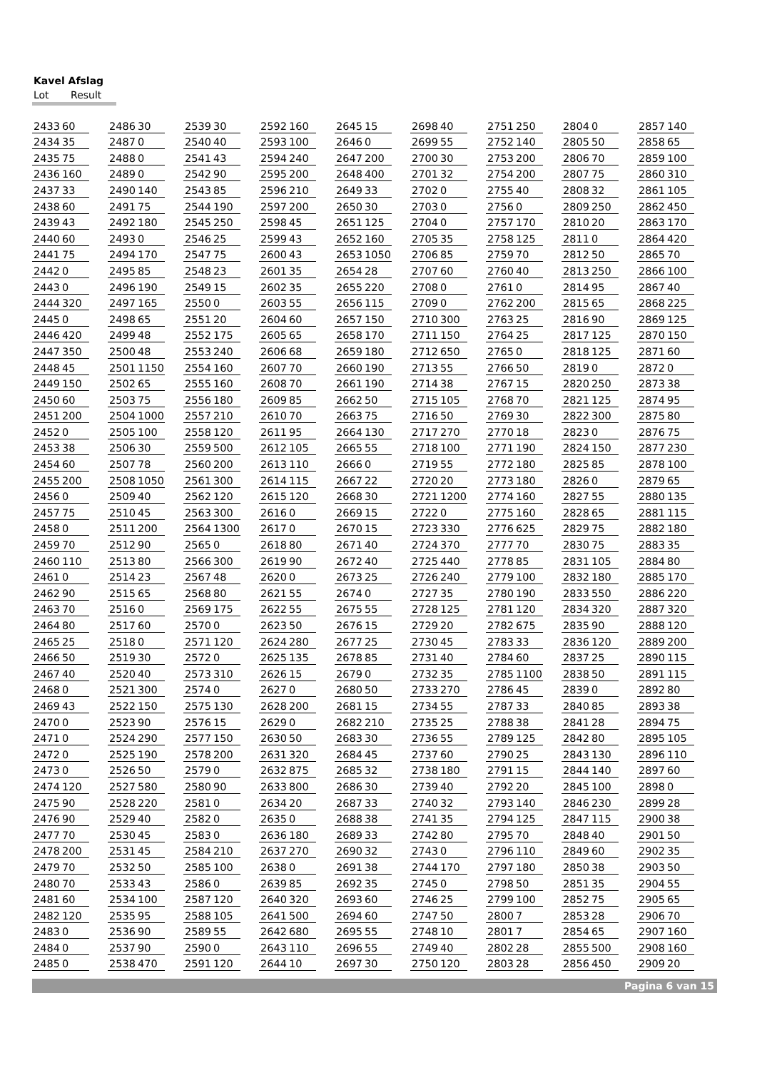Kavel Afslag
Lot Result
| 2433 | 60 |
| 2434 | 35 |
| 2435 | 75 |
| 2436 | 160 |
| 2437 | 33 |
| 2438 | 60 |
| 2439 | 43 |
| 2440 | 60 |
| 2441 | 75 |
| 2442 | 0 |
| 2443 | 0 |
| 2444 | 320 |
| 2445 | 0 |
| 2446 | 420 |
| 2447 | 350 |
| 2448 | 45 |
| 2449 | 150 |
| 2450 | 60 |
| 2451 | 200 |
| 2452 | 0 |
| 2453 | 38 |
| 2454 | 60 |
| 2455 | 200 |
| 2456 | 0 |
| 2457 | 75 |
| 2458 | 0 |
| 2459 | 70 |
| 2460 | 110 |
| 2461 | 0 |
| 2462 | 90 |
| 2463 | 70 |
| 2464 | 80 |
| 2465 | 25 |
| 2466 | 50 |
| 2467 | 40 |
| 2468 | 0 |
| 2469 | 43 |
| 2470 | 0 |
| 2471 | 0 |
| 2472 | 0 |
| 2473 | 0 |
| 2474 | 120 |
| 2475 | 90 |
| 2476 | 90 |
| 2477 | 70 |
| 2478 | 200 |
| 2479 | 70 |
| 2480 | 70 |
| 2481 | 60 |
| 2482 | 120 |
| 2483 | 0 |
| 2484 | 0 |
| 2485 | 0 |
| 2486 | 30 |
| 2487 | 0 |
| 2488 | 0 |
| 2489 | 0 |
| 2490 | 140 |
| 2491 | 75 |
| 2492 | 180 |
| 2493 | 0 |
| 2494 | 170 |
| 2495 | 85 |
| 2496 | 190 |
| 2497 | 165 |
| 2498 | 65 |
| 2499 | 48 |
| 2500 | 48 |
| 2501 | 1150 |
| 2502 | 65 |
| 2503 | 75 |
| 2504 | 1000 |
| 2505 | 100 |
| 2506 | 30 |
| 2507 | 78 |
| 2508 | 1050 |
| 2509 | 40 |
| 2510 | 45 |
| 2511 | 200 |
| 2512 | 90 |
| 2513 | 80 |
| 2514 | 23 |
| 2515 | 65 |
| 2516 | 0 |
| 2517 | 60 |
| 2518 | 0 |
| 2519 | 30 |
| 2520 | 40 |
| 2521 | 300 |
| 2522 | 150 |
| 2523 | 90 |
| 2524 | 290 |
| 2525 | 190 |
| 2526 | 50 |
| 2527 | 580 |
| 2528 | 220 |
| 2529 | 40 |
| 2530 | 45 |
| 2531 | 45 |
| 2532 | 50 |
| 2533 | 43 |
| 2534 | 100 |
| 2535 | 95 |
| 2536 | 90 |
| 2537 | 90 |
| 2538 | 470 |
| 2539 | 30 |
| 2540 | 40 |
| 2541 | 43 |
| 2542 | 90 |
| 2543 | 85 |
| 2544 | 190 |
| 2545 | 250 |
| 2546 | 25 |
| 2547 | 75 |
| 2548 | 23 |
| 2549 | 15 |
| 2550 | 0 |
| 2551 | 20 |
| 2552 | 175 |
| 2553 | 240 |
| 2554 | 160 |
| 2555 | 160 |
| 2556 | 180 |
| 2557 | 210 |
| 2558 | 120 |
| 2559 | 500 |
| 2560 | 200 |
| 2561 | 300 |
| 2562 | 120 |
| 2563 | 300 |
| 2564 | 1300 |
| 2565 | 0 |
| 2566 | 300 |
| 2567 | 48 |
| 2568 | 80 |
| 2569 | 175 |
| 2570 | 0 |
| 2571 | 120 |
| 2572 | 0 |
| 2573 | 310 |
| 2574 | 0 |
| 2575 | 130 |
| 2576 | 15 |
| 2577 | 150 |
| 2578 | 200 |
| 2579 | 0 |
| 2580 | 90 |
| 2581 | 0 |
| 2582 | 0 |
| 2583 | 0 |
| 2584 | 210 |
| 2585 | 100 |
| 2586 | 0 |
| 2587 | 120 |
| 2588 | 105 |
| 2589 | 55 |
| 2590 | 0 |
| 2591 | 120 |
| 2592 | 160 |
| 2593 | 100 |
| 2594 | 240 |
| 2595 | 200 |
| 2596 | 210 |
| 2597 | 200 |
| 2598 | 45 |
| 2599 | 43 |
| 2600 | 43 |
| 2601 | 35 |
| 2602 | 35 |
| 2603 | 55 |
| 2604 | 60 |
| 2605 | 65 |
| 2606 | 68 |
| 2607 | 70 |
| 2608 | 70 |
| 2609 | 85 |
| 2610 | 70 |
| 2611 | 95 |
| 2612 | 105 |
| 2613 | 110 |
| 2614 | 115 |
| 2615 | 120 |
| 2616 | 0 |
| 2617 | 0 |
| 2618 | 80 |
| 2619 | 90 |
| 2620 | 0 |
| 2621 | 55 |
| 2622 | 55 |
| 2623 | 50 |
| 2624 | 280 |
| 2625 | 135 |
| 2626 | 15 |
| 2627 | 0 |
| 2628 | 200 |
| 2629 | 0 |
| 2630 | 50 |
| 2631 | 320 |
| 2632 | 875 |
| 2633 | 800 |
| 2634 | 20 |
| 2635 | 0 |
| 2636 | 180 |
| 2637 | 270 |
| 2638 | 0 |
| 2639 | 85 |
| 2640 | 320 |
| 2641 | 500 |
| 2642 | 680 |
| 2643 | 110 |
| 2644 | 10 |
| 2645 | 15 |
| 2646 | 0 |
| 2647 | 200 |
| 2648 | 400 |
| 2649 | 33 |
| 2650 | 30 |
| 2651 | 125 |
| 2652 | 160 |
| 2653 | 1050 |
| 2654 | 28 |
| 2655 | 220 |
| 2656 | 115 |
| 2657 | 150 |
| 2658 | 170 |
| 2659 | 180 |
| 2660 | 190 |
| 2661 | 190 |
| 2662 | 50 |
| 2663 | 75 |
| 2664 | 130 |
| 2665 | 55 |
| 2666 | 0 |
| 2667 | 22 |
| 2668 | 30 |
| 2669 | 15 |
| 2670 | 15 |
| 2671 | 40 |
| 2672 | 40 |
| 2673 | 25 |
| 2674 | 0 |
| 2675 | 55 |
| 2676 | 15 |
| 2677 | 25 |
| 2678 | 85 |
| 2679 | 0 |
| 2680 | 50 |
| 2681 | 15 |
| 2682 | 210 |
| 2683 | 30 |
| 2684 | 45 |
| 2685 | 32 |
| 2686 | 30 |
| 2687 | 33 |
| 2688 | 38 |
| 2689 | 33 |
| 2690 | 32 |
| 2691 | 38 |
| 2692 | 35 |
| 2693 | 60 |
| 2694 | 60 |
| 2695 | 55 |
| 2696 | 55 |
| 2697 | 30 |
| 2698 | 40 |
| 2699 | 55 |
| 2700 | 30 |
| 2701 | 32 |
| 2702 | 0 |
| 2703 | 0 |
| 2704 | 0 |
| 2705 | 35 |
| 2706 | 85 |
| 2707 | 60 |
| 2708 | 0 |
| 2709 | 0 |
| 2710 | 300 |
| 2711 | 150 |
| 2712 | 650 |
| 2713 | 55 |
| 2714 | 38 |
| 2715 | 105 |
| 2716 | 50 |
| 2717 | 270 |
| 2718 | 100 |
| 2719 | 55 |
| 2720 | 20 |
| 2721 | 1200 |
| 2722 | 0 |
| 2723 | 330 |
| 2724 | 370 |
| 2725 | 440 |
| 2726 | 240 |
| 2727 | 35 |
| 2728 | 125 |
| 2729 | 20 |
| 2730 | 45 |
| 2731 | 40 |
| 2732 | 35 |
| 2733 | 270 |
| 2734 | 55 |
| 2735 | 25 |
| 2736 | 55 |
| 2737 | 60 |
| 2738 | 180 |
| 2739 | 40 |
| 2740 | 32 |
| 2741 | 35 |
| 2742 | 80 |
| 2743 | 0 |
| 2744 | 170 |
| 2745 | 0 |
| 2746 | 25 |
| 2747 | 50 |
| 2748 | 10 |
| 2749 | 40 |
| 2750 | 120 |
| 2751 | 250 |
| 2752 | 140 |
| 2753 | 200 |
| 2754 | 200 |
| 2755 | 40 |
| 2756 | 0 |
| 2757 | 170 |
| 2758 | 125 |
| 2759 | 70 |
| 2760 | 40 |
| 2761 | 0 |
| 2762 | 200 |
| 2763 | 25 |
| 2764 | 25 |
| 2765 | 0 |
| 2766 | 50 |
| 2767 | 15 |
| 2768 | 70 |
| 2769 | 30 |
| 2770 | 18 |
| 2771 | 190 |
| 2772 | 180 |
| 2773 | 180 |
| 2774 | 160 |
| 2775 | 160 |
| 2776 | 625 |
| 2777 | 70 |
| 2778 | 85 |
| 2779 | 100 |
| 2780 | 190 |
| 2781 | 120 |
| 2782 | 675 |
| 2783 | 33 |
| 2784 | 60 |
| 2785 | 1100 |
| 2786 | 45 |
| 2787 | 33 |
| 2788 | 38 |
| 2789 | 125 |
| 2790 | 25 |
| 2791 | 15 |
| 2792 | 20 |
| 2793 | 140 |
| 2794 | 125 |
| 2795 | 70 |
| 2796 | 110 |
| 2797 | 180 |
| 2798 | 50 |
| 2799 | 100 |
| 2800 | 7 |
| 2801 | 7 |
| 2802 | 28 |
| 2803 | 28 |
| 2804 | 0 |
| 2805 | 50 |
| 2806 | 70 |
| 2807 | 75 |
| 2808 | 32 |
| 2809 | 250 |
| 2810 | 20 |
| 2811 | 0 |
| 2812 | 50 |
| 2813 | 250 |
| 2814 | 95 |
| 2815 | 65 |
| 2816 | 90 |
| 2817 | 125 |
| 2818 | 125 |
| 2819 | 0 |
| 2820 | 250 |
| 2821 | 125 |
| 2822 | 300 |
| 2823 | 0 |
| 2824 | 150 |
| 2825 | 85 |
| 2826 | 0 |
| 2827 | 55 |
| 2828 | 65 |
| 2829 | 75 |
| 2830 | 75 |
| 2831 | 105 |
| 2832 | 180 |
| 2833 | 550 |
| 2834 | 320 |
| 2835 | 90 |
| 2836 | 120 |
| 2837 | 25 |
| 2838 | 50 |
| 2839 | 0 |
| 2840 | 85 |
| 2841 | 28 |
| 2842 | 80 |
| 2843 | 130 |
| 2844 | 140 |
| 2845 | 100 |
| 2846 | 230 |
| 2847 | 115 |
| 2848 | 40 |
| 2849 | 60 |
| 2850 | 38 |
| 2851 | 35 |
| 2852 | 75 |
| 2853 | 28 |
| 2854 | 65 |
| 2855 | 500 |
| 2856 | 450 |
| 2857 | 140 |
| 2858 | 65 |
| 2859 | 100 |
| 2860 | 310 |
| 2861 | 105 |
| 2862 | 450 |
| 2863 | 170 |
| 2864 | 420 |
| 2865 | 70 |
| 2866 | 100 |
| 2867 | 40 |
| 2868 | 225 |
| 2869 | 125 |
| 2870 | 150 |
| 2871 | 60 |
| 2872 | 0 |
| 2873 | 38 |
| 2874 | 95 |
| 2875 | 80 |
| 2876 | 75 |
| 2877 | 230 |
| 2878 | 100 |
| 2879 | 65 |
| 2880 | 135 |
| 2881 | 115 |
| 2882 | 180 |
| 2883 | 35 |
| 2884 | 80 |
| 2885 | 170 |
| 2886 | 220 |
| 2887 | 320 |
| 2888 | 120 |
| 2889 | 200 |
| 2890 | 115 |
| 2891 | 115 |
| 2892 | 80 |
| 2893 | 38 |
| 2894 | 75 |
| 2895 | 105 |
| 2896 | 110 |
| 2897 | 60 |
| 2898 | 0 |
| 2899 | 28 |
| 2900 | 38 |
| 2901 | 50 |
| 2902 | 35 |
| 2903 | 50 |
| 2904 | 55 |
| 2905 | 65 |
| 2906 | 70 |
| 2907 | 160 |
| 2908 | 160 |
| 2909 | 20 |
Pagina 6 van 15